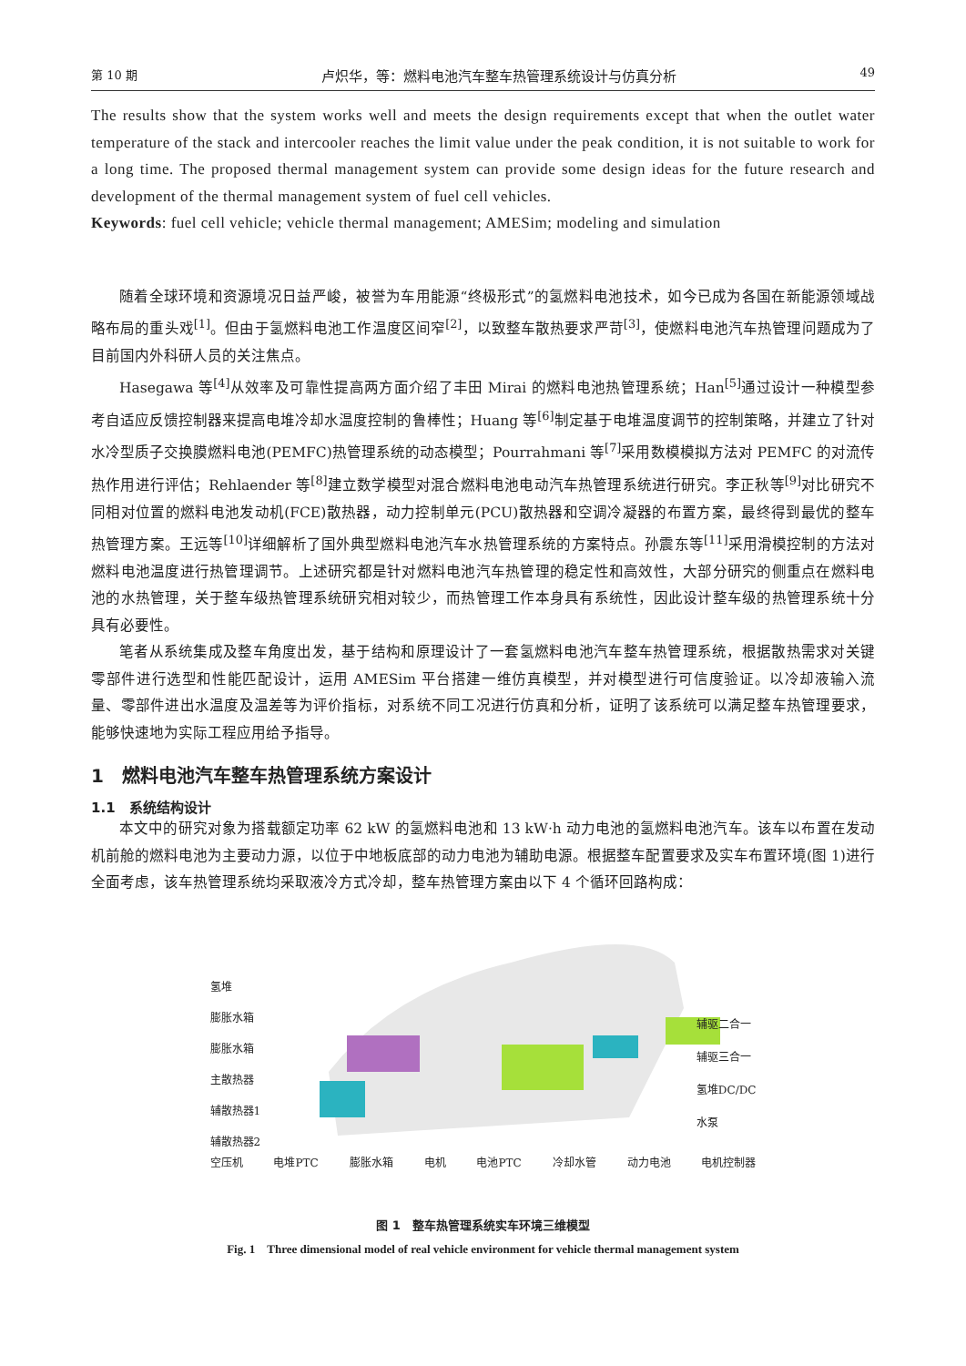第 10 期 卢炽华，等：燃料电池汽车整车热管理系统设计与仿真分析 49
The results show that the system works well and meets the design requirements except that when the outlet water temperature of the stack and intercooler reaches the limit value under the peak condition, it is not suitable to work for a long time. The proposed thermal management system can provide some design ideas for the future research and development of the thermal management system of fuel cell vehicles.
Keywords: fuel cell vehicle; vehicle thermal management; AMESim; modeling and simulation
随着全球环境和资源境况日益严峻，被誉为车用能源“终极形式”的氢燃料电池技术，如今已成为各国在新能源领域战略布局的重头戏<sup>[1]</sup>。但由于氢燃料电池工作温度区间窄<sup>[2]</sup>，以致整车散热要求严苛<sup>[3]</sup>，使燃料电池汽车热管理问题成为了目前国内外科研人员的关注焦点。
Hasegawa 等<sup>[4]</sup>从效率及可靠性提高两方面介绍了丰田 Mirai 的燃料电池热管理系统；Han<sup>[5]</sup>通过设计一种模型参考自适应反馈控制器来提高电堆冷却水温度控制的鲁棒性；Huang 等<sup>[6]</sup>制定基于电堆温度调节的控制策略，并建立了针对水冷型质子交换膜燃料电池(PEMFC)热管理系统的动态模型；Pourrahmani 等<sup>[7]</sup>采用数模模拟方法对 PEMFC 的对流传热作用进行评估；Rehlaender 等<sup>[8]</sup>建立数学模型对混合燃料电池电动汽车热管理系统进行研究。李正秋等<sup>[9]</sup>对比研究不同相对位置的燃料电池发动机(FCE)散热器，动力控制单元(PCU)散热器和空调冷凝器的布置方案，最终得到最优的整车热管理方案。王远等<sup>[10]</sup>详细解析了国外典型燃料电池汽车水热管理系统的方案特点。孙震东等<sup>[11]</sup>采用滑模控制的方法对燃料电池温度进行热管理调节。上述研究都是针对燃料电池汽车热管理的稳定性和高效性，大部分研究的侧重点在燃料电池的水热管理，关于整车级热管理系统研究相对较少，而热管理工作本身具有系统性，因此设计整车级的热管理系统十分具有必要性。
笔者从系统集成及整车角度出发，基于结构和原理设计了一套氢燃料电池汽车整车热管理系统，根据散热需求对关键零部件进行选型和性能匹配设计，运用 AMESim 平台搭建一维仿真模型，并对模型进行可信度验证。以冷却液输入流量、零部件进出水温度及温差等为评价指标，对系统不同工况进行仿真和分析，证明了该系统可以满足整车热管理要求，能够快速地为实际工程应用给予指导。
1　燃料电池汽车整车热管理系统方案设计
1.1　系统结构设计
本文中的研究对象为搭载额定功率 62 kW 的氢燃料电池和 13 kW·h 动力电池的氢燃料电池汽车。该车以布置在发动机前舱的燃料电池为主要动力源，以位于中地板底部的动力电池为辅助电源。根据整车配置要求及实车布置环境(图 1)进行全面考虑，该车热管理系统均采取液冷方式冷却，整车热管理方案由以下 4 个循环回路构成：
氢堆
膨胀水箱
膨胀水箱
主散热器
辅散热器1
辅散热器2
辅驱二合一
辅驱三合一
氢堆DC/DC
水泵
空压机 电堆PTC 膨胀水箱 电机 电池PTC 冷却水管 动力电池 电机控制器
图 1　整车热管理系统实车环境三维模型
Fig. 1　Three dimensional model of real vehicle environment for vehicle thermal management system